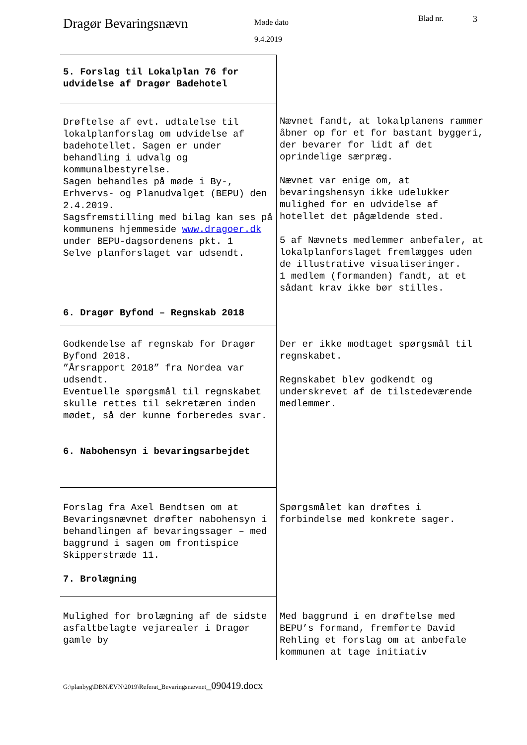Dragør Bevaringsnævn
Møde dato
9.4.2019
Blad nr. 3
| 5. Forslag til Lokalplan 76 for udvidelse af Dragør Badehotel | |
| Drøftelse af evt. udtalelse til lokalplanforslag om udvidelse af badehotellet. Sagen er under behandling i udvalg og kommunalbestyrelse. Sagen behandles på møde i By-, Erhvervs- og Planudvalget (BEPU) den 2.4.2019. Sagsfremstilling med bilag kan ses på kommunens hjemmeside www.dragoer.dk under BEPU-dagsordenens pkt. 1 Selve planforslaget var udsendt. 6. Dragør Byfond – Regnskab 2018 | Nævnet fandt, at lokalplanens rammer åbner op for et for bastant byggeri, der bevarer for lidt af det oprindelige særpræg. Nævnet var enige om, at bevaringshensyn ikke udelukker mulighed for en udvidelse af hotellet det pågældende sted. 5 af Nævnets medlemmer anbefaler, at lokalplanforslaget fremlægges uden de illustrative visualiseringer. 1 medlem (formanden) fandt, at et sådant krav ikke bør stilles. |
| Godkendelse af regnskab for Dragør Byfond 2018. ”Årsrapport 2018” fra Nordea var udsendt. Eventuelle spørgsmål til regnskabet skulle rettes til sekretæren inden mødet, så der kunne forberedes svar. 6. Nabohensyn i bevaringsarbejdet | Der er ikke modtaget spørgsmål til regnskabet. Regnskabet blev godkendt og underskrevet af de tilstedeværende medlemmer. |
| Forslag fra Axel Bendtsen om at Bevaringsnævnet drøfter nabohensyn i behandlingen af bevaringssager – med baggrund i sagen om frontispice Skipperstræde 11. 7. Brolægning | Spørgsmålet kan drøftes i forbindelse med konkrete sager. |
| Mulighed for brolægning af de sidste asfaltbelagte vejarealer i Dragør gamle by | Med baggrund i en drøftelse med BEPU’s formand, fremførte David Rehling et forslag om at anbefale kommunen at tage initiativ |
G:\planbyg\DBNÆVN\2019\Referat_Bevaringsnævnet_090419.docx